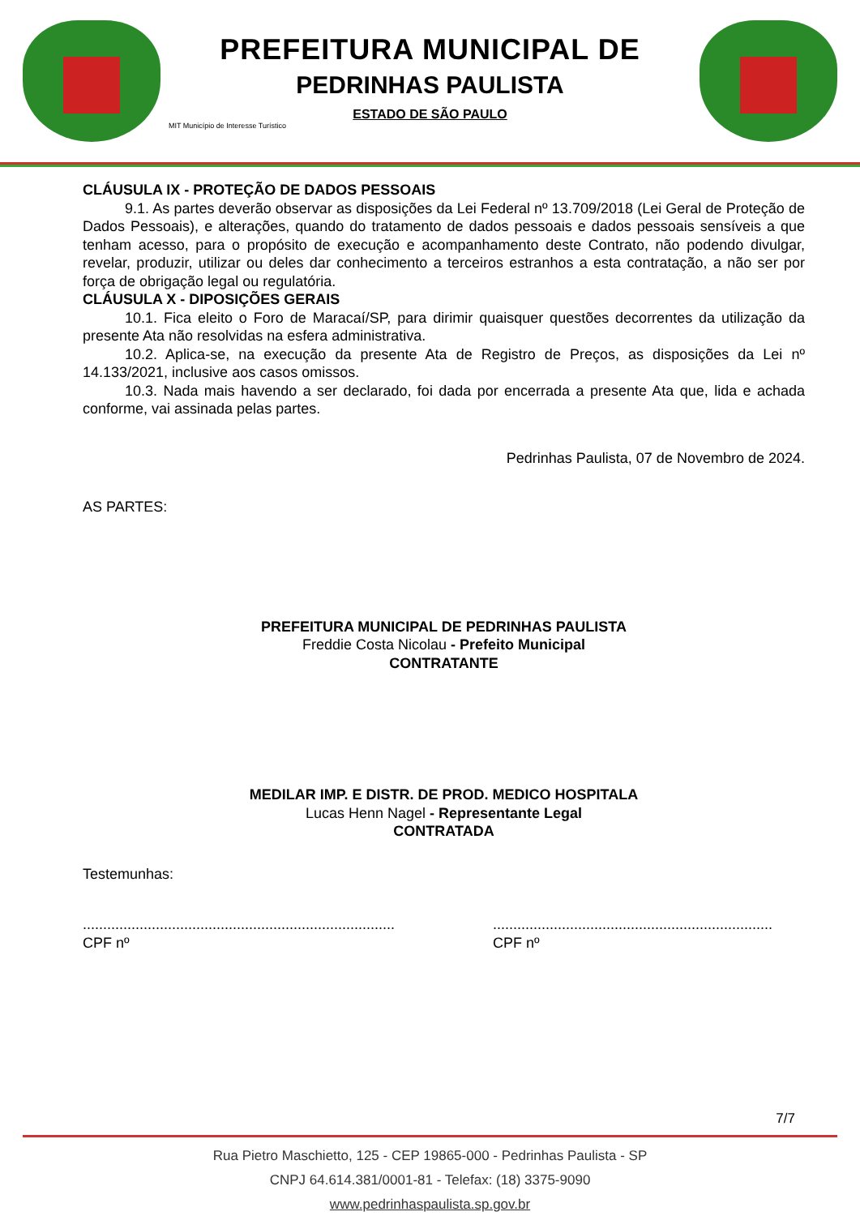PREFEITURA MUNICIPAL DE
PEDRINHAS PAULISTA
ESTADO DE SÃO PAULO
MIT Município de Interesse Turístico
CLÁUSULA IX - PROTEÇÃO DE DADOS PESSOAIS
9.1. As partes deverão observar as disposições da Lei Federal nº 13.709/2018 (Lei Geral de Proteção de Dados Pessoais), e alterações, quando do tratamento de dados pessoais e dados pessoais sensíveis a que tenham acesso, para o propósito de execução e acompanhamento deste Contrato, não podendo divulgar, revelar, produzir, utilizar ou deles dar conhecimento a terceiros estranhos a esta contratação, a não ser por força de obrigação legal ou regulatória.
CLÁUSULA X - DIPOSIÇÕES GERAIS
10.1. Fica eleito o Foro de Maracaí/SP, para dirimir quaisquer questões decorrentes da utilização da presente Ata não resolvidas na esfera administrativa.
10.2. Aplica-se, na execução da presente Ata de Registro de Preços, as disposições da Lei nº 14.133/2021, inclusive aos casos omissos.
10.3. Nada mais havendo a ser declarado, foi dada por encerrada a presente Ata que, lida e achada conforme, vai assinada pelas partes.
Pedrinhas Paulista, 07 de Novembro de 2024.
AS PARTES:
PREFEITURA MUNICIPAL DE PEDRINHAS PAULISTA
Freddie Costa Nicolau - Prefeito Municipal
CONTRATANTE
MEDILAR IMP. E DISTR. DE PROD. MEDICO HOSPITALA
Lucas Henn Nagel - Representante Legal
CONTRATADA
Testemunhas:
.............................................................................
CPF nº
.....................................................................
CPF nº
7/7
Rua Pietro Maschietto, 125 - CEP 19865-000 - Pedrinhas Paulista - SP
CNPJ 64.614.381/0001-81 - Telefax: (18) 3375-9090
www.pedrinhaspaulista.sp.gov.br